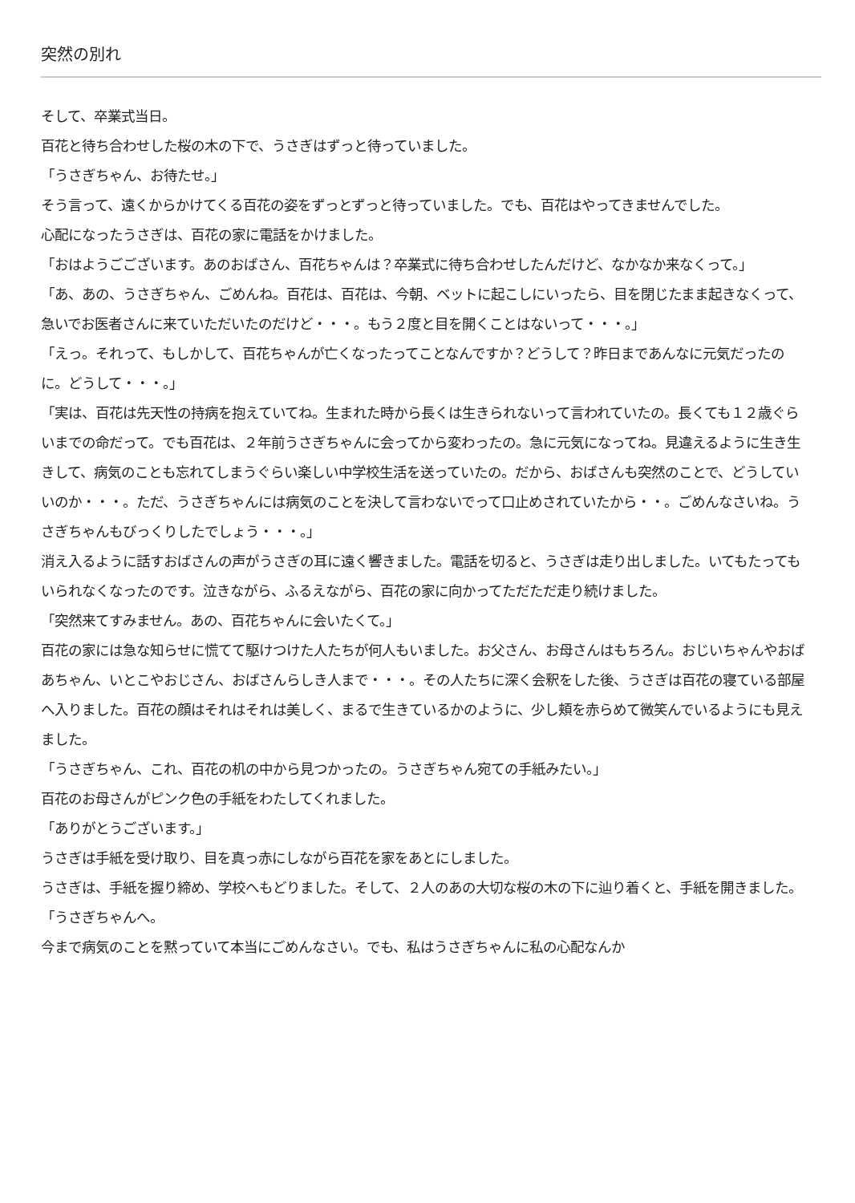突然の別れ
そして、卒業式当日。
百花と待ち合わせした桜の木の下で、うさぎはずっと待っていました。
「うさぎちゃん、お待たせ。」
そう言って、遠くからかけてくる百花の姿をずっとずっと待っていました。でも、百花はやってきませんでした。
心配になったうさぎは、百花の家に電話をかけました。
「おはようごございます。あのおばさん、百花ちゃんは？卒業式に待ち合わせしたんだけど、なかなか来なくって。」
「あ、あの、うさぎちゃん、ごめんね。百花は、百花は、今朝、ベットに起こしにいったら、目を閉じたまま起きなくって、急いでお医者さんに来ていただいたのだけど・・・。もう２度と目を開くことはないって・・・。」
「えっ。それって、もしかして、百花ちゃんが亡くなったってことなんですか？どうして？昨日まであんなに元気だったのに。どうして・・・。」
「実は、百花は先天性の持病を抱えていてね。生まれた時から長くは生きられないって言われていたの。長くても１２歳ぐらいまでの命だって。でも百花は、２年前うさぎちゃんに会ってから変わったの。急に元気になってね。見違えるように生き生きして、病気のことも忘れてしまうぐらい楽しい中学校生活を送っていたの。だから、おばさんも突然のことで、どうしていいのか・・・。ただ、うさぎちゃんには病気のことを決して言わないでって口止めされていたから・・。ごめんなさいね。うさぎちゃんもびっくりしたでしょう・・・。」
消え入るように話すおばさんの声がうさぎの耳に遠く響きました。電話を切ると、うさぎは走り出しました。いてもたってもいられなくなったのです。泣きながら、ふるえながら、百花の家に向かってただただ走り続けました。
「突然来てすみません。あの、百花ちゃんに会いたくて。」
百花の家には急な知らせに慌てて駆けつけた人たちが何人もいました。お父さん、お母さんはもちろん。おじいちゃんやおばあちゃん、いとこやおじさん、おばさんらしき人まで・・・。その人たちに深く会釈をした後、うさぎは百花の寝ている部屋へ入りました。百花の顔はそれはそれは美しく、まるで生きているかのように、少し頬を赤らめて微笑んでいるようにも見えました。
「うさぎちゃん、これ、百花の机の中から見つかったの。うさぎちゃん宛ての手紙みたい。」
百花のお母さんがピンク色の手紙をわたしてくれました。
「ありがとうございます。」
うさぎは手紙を受け取り、目を真っ赤にしながら百花を家をあとにしました。
うさぎは、手紙を握り締め、学校へもどりました。そして、２人のあの大切な桜の木の下に辿り着くと、手紙を開きました。
「うさぎちゃんへ。
今まで病気のことを黙っていて本当にごめんなさい。でも、私はうさぎちゃんに私の心配なんか